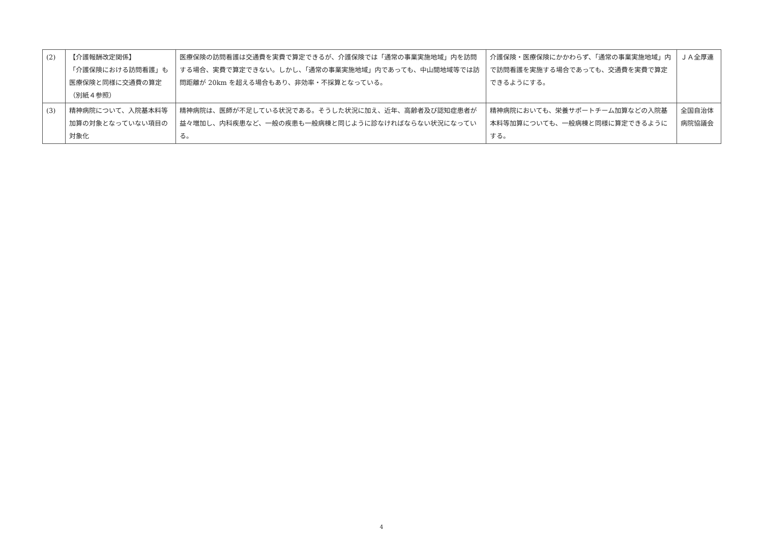| (2) | 【介護報酬改定関係】 「介護保険における訪問看護」も医療保険と同様に交通費の算定 （別紙４参照） | 医療保険の訪問看護は交通費を実費で算定できるが、介護保険では「通常の事業実施地域」内を訪問する場合、実費で算定できない。しかし、「通常の事業実施地域」内であっても、中山間地域等では訪問距離が 20km を超える場合もあり、非効率・不採算となっている。 | 介護保険・医療保険にかかわらず、「通常の事業実施地域」内で訪問看護を実施する場合であっても、交通費を実費で算定できるようにする。 | ＪＡ全厚連 |
| (3) | 精神病院について、入院基本料等加算の対象となっていない項目の対象化 | 精神病院は、医師が不足している状況である。そうした状況に加え、近年、高齢者及び認知症患者が益々増加し、内科疾患など、一般の疾患も一般病棟と同じように診なければならない状況になっている。 | 精神病院においても、栄養サポートチーム加算などの入院基本料等加算についても、一般病棟と同様に算定できるようにする。 | 全国自治体病院協議会 |
4